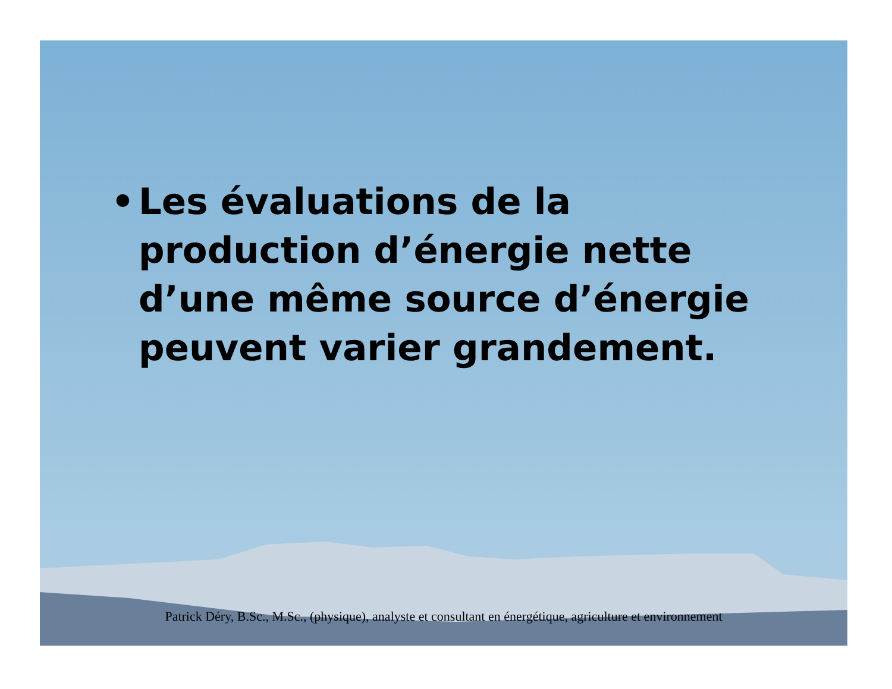• Les évaluations de la production d’énergie nette d’une même source d’énergie peuvent varier grandement.
Patrick Déry, B.Sc., M.Sc., (physique), analyste et consultant en énergétique, agriculture et environnement